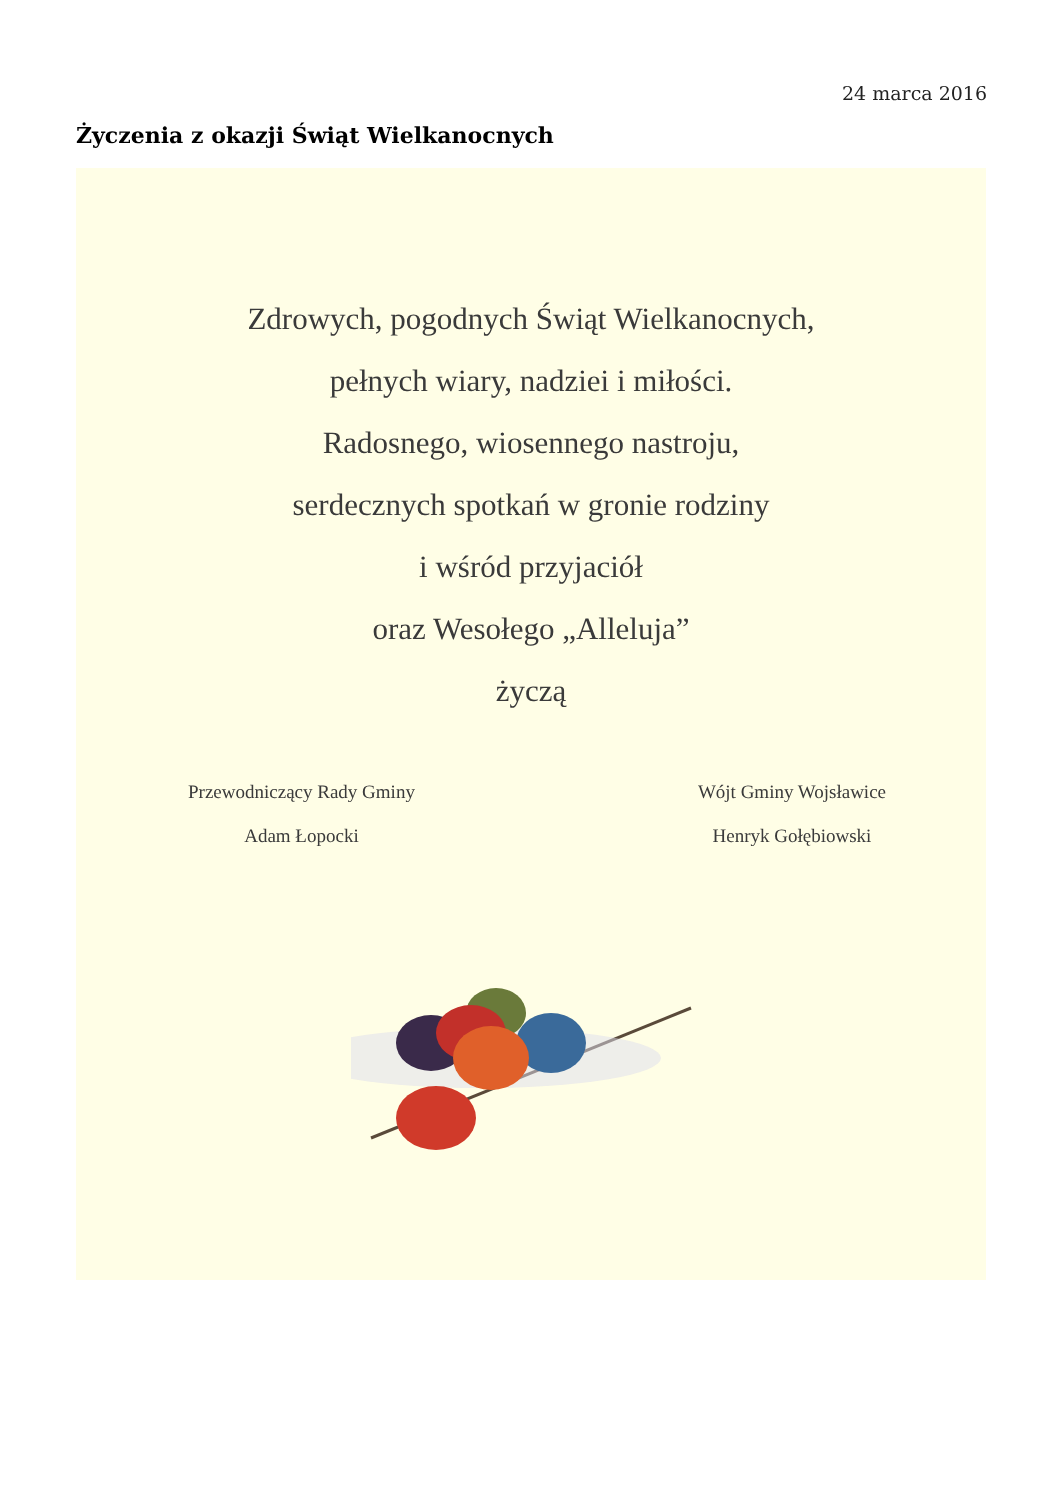24 marca 2016
Życzenia z okazji Świąt Wielkanocnych
Zdrowych, pogodnych Świąt Wielkanocnych,
pełnych wiary, nadziei i miłości.
Radosnego, wiosennego nastroju,
serdecznych spotkań w gronie rodziny
i wśród przyjaciół
oraz Wesołego „Alleluja”
życzą
Przewodniczący Rady Gminy
Adam Łopocki
Wójt Gminy Wojsławice
Henryk Gołębiowski